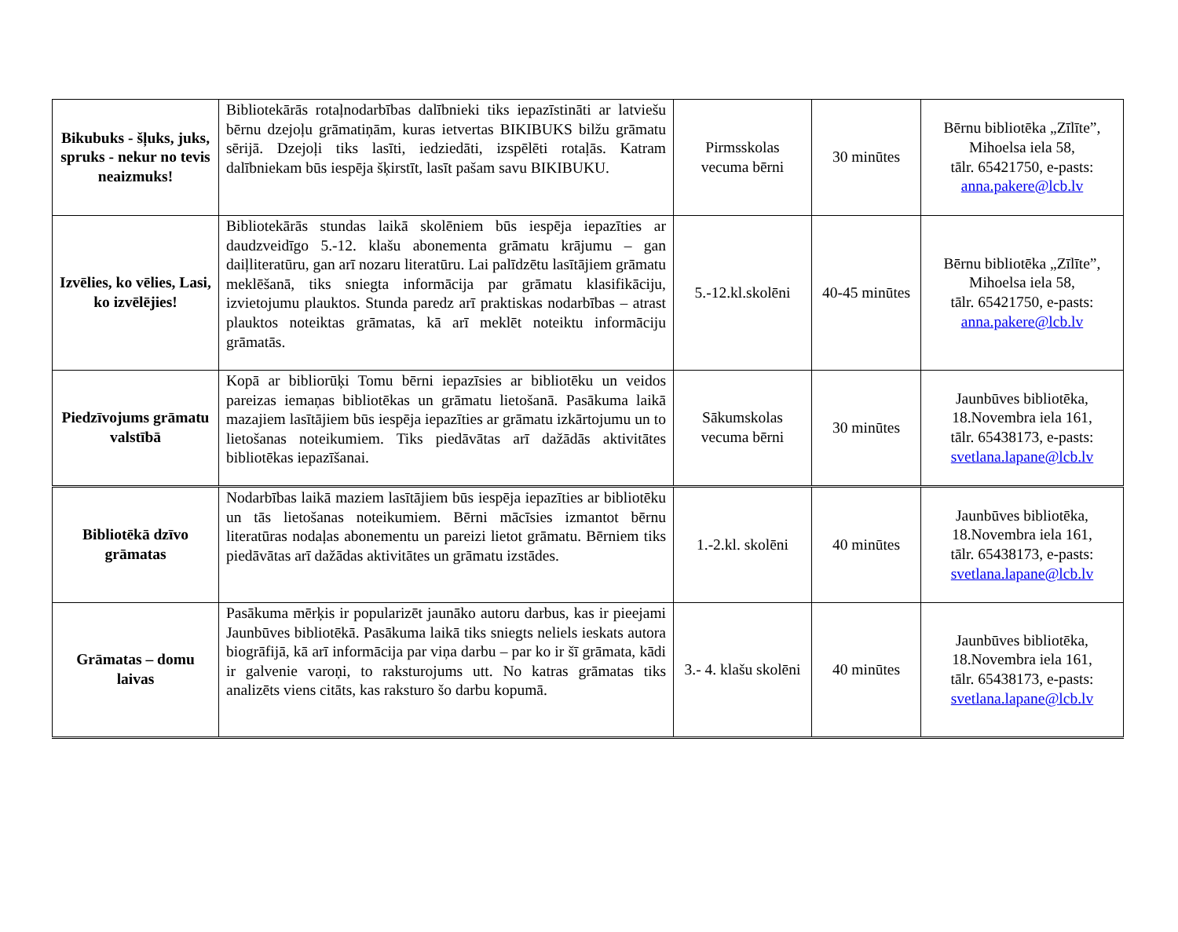| Bikubuks - šļuks, juks, spruks - nekur no tevis neaizmuks! | Bibliotekārās rotaļnodarbības dalībnieki tiks iepazīstināti ar latviešu bērnu dzejoļu grāmatiņām, kuras ietvertas BIKIBUKS bilžu grāmatu sērijā. Dzejoļi tiks lasīti, iedziedāti, izspēlēti rotaļās. Katram dalībniekam būs iespēja šķirstīt, lasīt pašam savu BIKIBUKU. | Pirmsskolas vecuma bērni | 30 minūtes | Bērnu bibliotēka „Zīlīte”, Mihoelsa iela 58, tālr. 65421750, e-pasts: anna.pakere@lcb.lv |
| Izvēlies, ko vēlies, Lasi, ko izvēlējies! | Bibliotekārās stundas laikā skolēniem būs iespēja iepazīties ar daudzveidīgo 5.-12. klašu abonementa grāmatu krājumu – gan daiļliteratūru, gan arī nozaru literatūru. Lai palīdzētu lasītājiem grāmatu meklēšanā, tiks sniegta informācija par grāmatu klasifikāciju, izvietojumu plauktos. Stunda paredz arī praktiskas nodarbības – atrast plauktos noteiktas grāmatas, kā arī meklēt noteiktu informāciju grāmatās. | 5.-12.kl.skolēni | 40-45 minūtes | Bērnu bibliotēka „Zīlīte”, Mihoelsa iela 58, tālr. 65421750, e-pasts: anna.pakere@lcb.lv |
| Piedzīvojums grāmatu valstībā | Kopā ar bibliorūķi Tomu bērni iepazīsies ar bibliotēku un veidos pareizas iemaņas bibliotēkas un grāmatu lietošanā. Pasākuma laikā mazajiem lasītājiem būs iespēja iepazīties ar grāmatu izkārtojumu un to lietošanas noteikumiem. Tiks piedāvātas arī dažādās aktivitātes bibliotēkas iepazīšanai. | Sākumskolas vecuma bērni | 30 minūtes | Jaunbūves bibliotēka, 18.Novembra iela 161, tālr. 65438173, e-pasts: svetlana.lapane@lcb.lv |
| Bibliotēkā dzīvo grāmatas | Nodarbības laikā maziem lasītājiem būs iespēja iepazīties ar bibliotēku un tās lietošanas noteikumiem. Bērni mācīsies izmantot bērnu literatūras nodaļas abonementu un pareizi lietot grāmatu. Bērniem tiks piedāvātas arī dažādas aktivitātes un grāmatu izstādes. | 1.-2.kl. skolēni | 40 minūtes | Jaunbūves bibliotēka, 18.Novembra iela 161, tālr. 65438173, e-pasts: svetlana.lapane@lcb.lv |
| Grāmatas – domu laivas | Pasākuma mērķis ir popularizēt jaunāko autoru darbus, kas ir pieejami Jaunbūves bibliotēkā. Pasākuma laikā tiks sniegts neliels ieskats autora biogrāfijā, kā arī informācija par viņa darbu – par ko ir šī grāmata, kādi ir galvenie varoņi, to raksturojums utt. No katras grāmatas tiks analizēts viens citāts, kas raksturo šo darbu kopumā. | 3.- 4. klašu skolēni | 40 minūtes | Jaunbūves bibliotēka, 18.Novembra iela 161, tālr. 65438173, e-pasts: svetlana.lapane@lcb.lv |